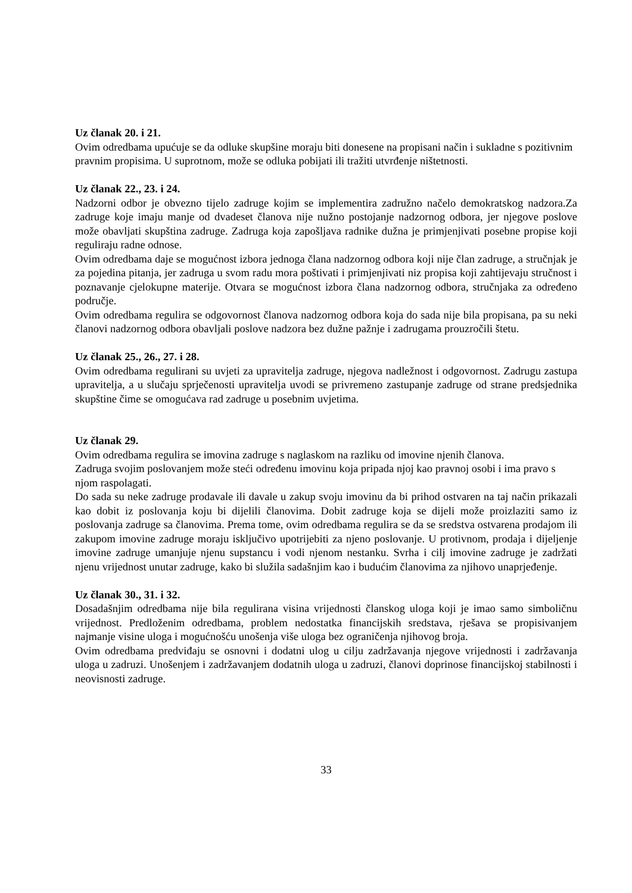Uz članak 20. i 21.
Ovim odredbama upućuje se da odluke skupšine moraju biti donesene na propisani način i sukladne s pozitivnim pravnim propisima. U suprotnom, može se odluka pobijati ili tražiti utvrđenje ništetnosti.
Uz članak 22., 23. i 24.
Nadzorni odbor je obvezno tijelo zadruge kojim se implementira zadružno načelo demokratskog nadzora.Za zadruge koje imaju manje od dvadeset članova nije nužno postojanje nadzornog odbora, jer njegove poslove može obavljati skupština zadruge. Zadruga koja zapošljava radnike dužna je primjenjivati posebne propise koji reguliraju radne odnose.
Ovim odredbama daje se mogućnost izbora jednoga člana nadzornog odbora koji nije član zadruge, a stručnjak je za pojedina pitanja, jer zadruga u svom radu mora poštivati i primjenjivati niz propisa koji zahtijevaju stručnost i poznavanje cjelokupne materije. Otvara se mogućnost izbora člana nadzornog odbora, stručnjaka za određeno područje.
Ovim odredbama regulira se odgovornost članova nadzornog odbora koja do sada nije bila propisana, pa su neki članovi nadzornog odbora obavljali poslove nadzora bez dužne pažnje i zadrugama prouzročili štetu.
Uz članak 25., 26., 27. i 28.
Ovim odredbama regulirani su uvjeti za upravitelja zadruge, njegova nadležnost i odgovornost. Zadrugu zastupa upravitelja, a u slučaju sprječenosti upravitelja uvodi se privremeno zastupanje zadruge od strane predsjednika skupštine čime se omogućava rad zadruge u posebnim uvjetima.
Uz članak 29.
Ovim odredbama regulira se imovina zadruge s naglaskom na razliku od imovine njenih članova.
Zadruga svojim poslovanjem može steći određenu imovinu koja pripada njoj kao pravnoj osobi i ima pravo s njom raspolagati.
Do sada su neke zadruge prodavale ili davale u zakup svoju imovinu da bi prihod ostvaren na taj način prikazali kao dobit iz poslovanja koju bi dijelili članovima. Dobit zadruge koja se dijeli može proizlaziti samo iz poslovanja zadruge sa članovima. Prema tome, ovim odredbama regulira se da se sredstva ostvarena prodajom ili zakupom imovine zadruge moraju isključivo upotrijebiti za njeno poslovanje. U protivnom, prodaja i dijeljenje imovine zadruge umanjuje njenu supstancu i vodi njenom nestanku. Svrha i cilj imovine zadruge je zadržati njenu vrijednost unutar zadruge, kako bi služila sadašnjim kao i budućim članovima za njihovo unaprjeđenje.
Uz članak 30., 31. i 32.
Dosadašnjim odredbama nije bila regulirana visina vrijednosti članskog uloga koji je imao samo simboličnu vrijednost. Predloženim odredbama, problem nedostatka financijskih sredstava, rješava se propisivanjem najmanje visine uloga i mogućnošću unošenja više uloga bez ograničenja njihovog broja.
Ovim odredbama predviđaju se osnovni i dodatni ulog u cilju zadržavanja njegove vrijednosti i zadržavanja uloga u zadruzi. Unošenjem i zadržavanjem dodatnih uloga u zadruzi, članovi doprinose financijskoj stabilnosti i neovisnosti zadruge.
33